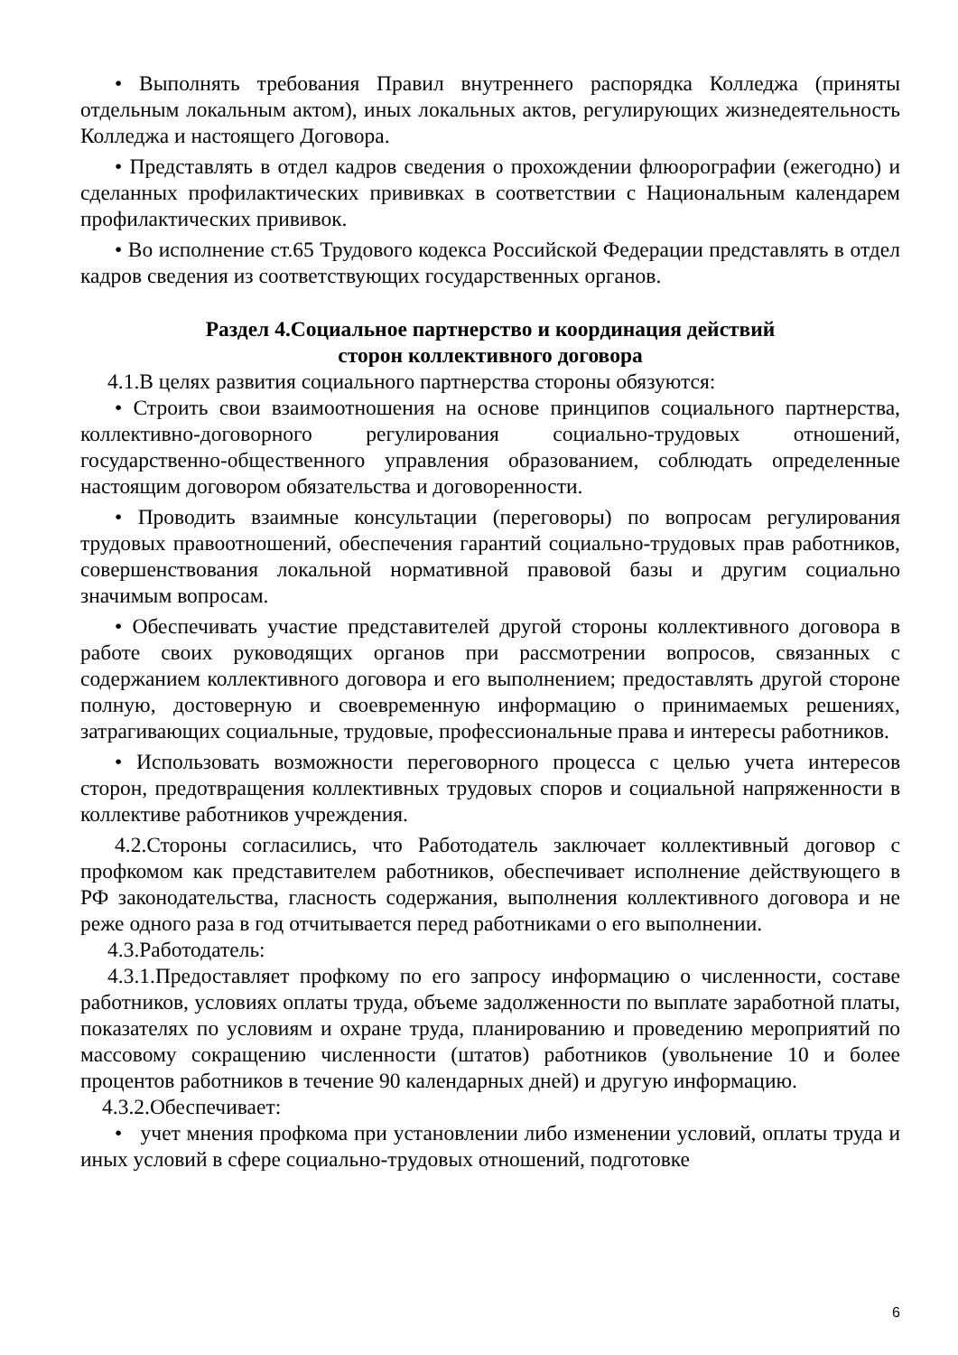• Выполнять требования Правил внутреннего распорядка Колледжа (приняты отдельным локальным актом), иных локальных актов, регулирующих жизнедеятельность Колледжа и настоящего Договора.
• Представлять в отдел кадров сведения о прохождении флюорографии (ежегодно) и сделанных профилактических прививках в соответствии с Национальным календарем профилактических прививок.
• Во исполнение ст.65 Трудового кодекса Российской Федерации представлять в отдел кадров сведения из соответствующих государственных органов.
Раздел 4.Социальное партнерство и координация действий
сторон коллективного договора
4.1.В целях развития социального партнерства стороны обязуются:
• Строить свои взаимоотношения на основе принципов социального партнерства, коллективно-договорного регулирования социально-трудовых отношений, государственно-общественного управления образованием, соблюдать определенные настоящим договором обязательства и договоренности.
• Проводить взаимные консультации (переговоры) по вопросам регулирования трудовых правоотношений, обеспечения гарантий социально-трудовых прав работников, совершенствования локальной нормативной правовой базы и другим социально значимым вопросам.
• Обеспечивать участие представителей другой стороны коллективного договора в работе своих руководящих органов при рассмотрении вопросов, связанных с содержанием коллективного договора и его выполнением; предоставлять другой стороне полную, достоверную и своевременную информацию о принимаемых решениях, затрагивающих социальные, трудовые, профессиональные права и интересы работников.
• Использовать возможности переговорного процесса с целью учета интересов сторон, предотвращения коллективных трудовых споров и социальной напряженности в коллективе работников учреждения.
4.2.Стороны согласились, что Работодатель заключает коллективный договор с профкомом как представителем работников, обеспечивает исполнение действующего в РФ законодательства, гласность содержания, выполнения коллективного договора и не реже одного раза в год отчитывается перед работниками о его выполнении.
4.3.Работодатель:
4.3.1.Предоставляет профкому по его запросу информацию о численности, составе работников, условиях оплаты труда, объеме задолженности по выплате заработной платы, показателях по условиям и охране труда, планированию и проведению мероприятий по массовому сокращению численности (штатов) работников (увольнение 10 и более процентов работников в течение 90 календарных дней) и другую информацию.
4.3.2.Обеспечивает:
• учет мнения профкома при установлении либо изменении условий, оплаты труда и иных условий в сфере социально-трудовых отношений, подготовке
6